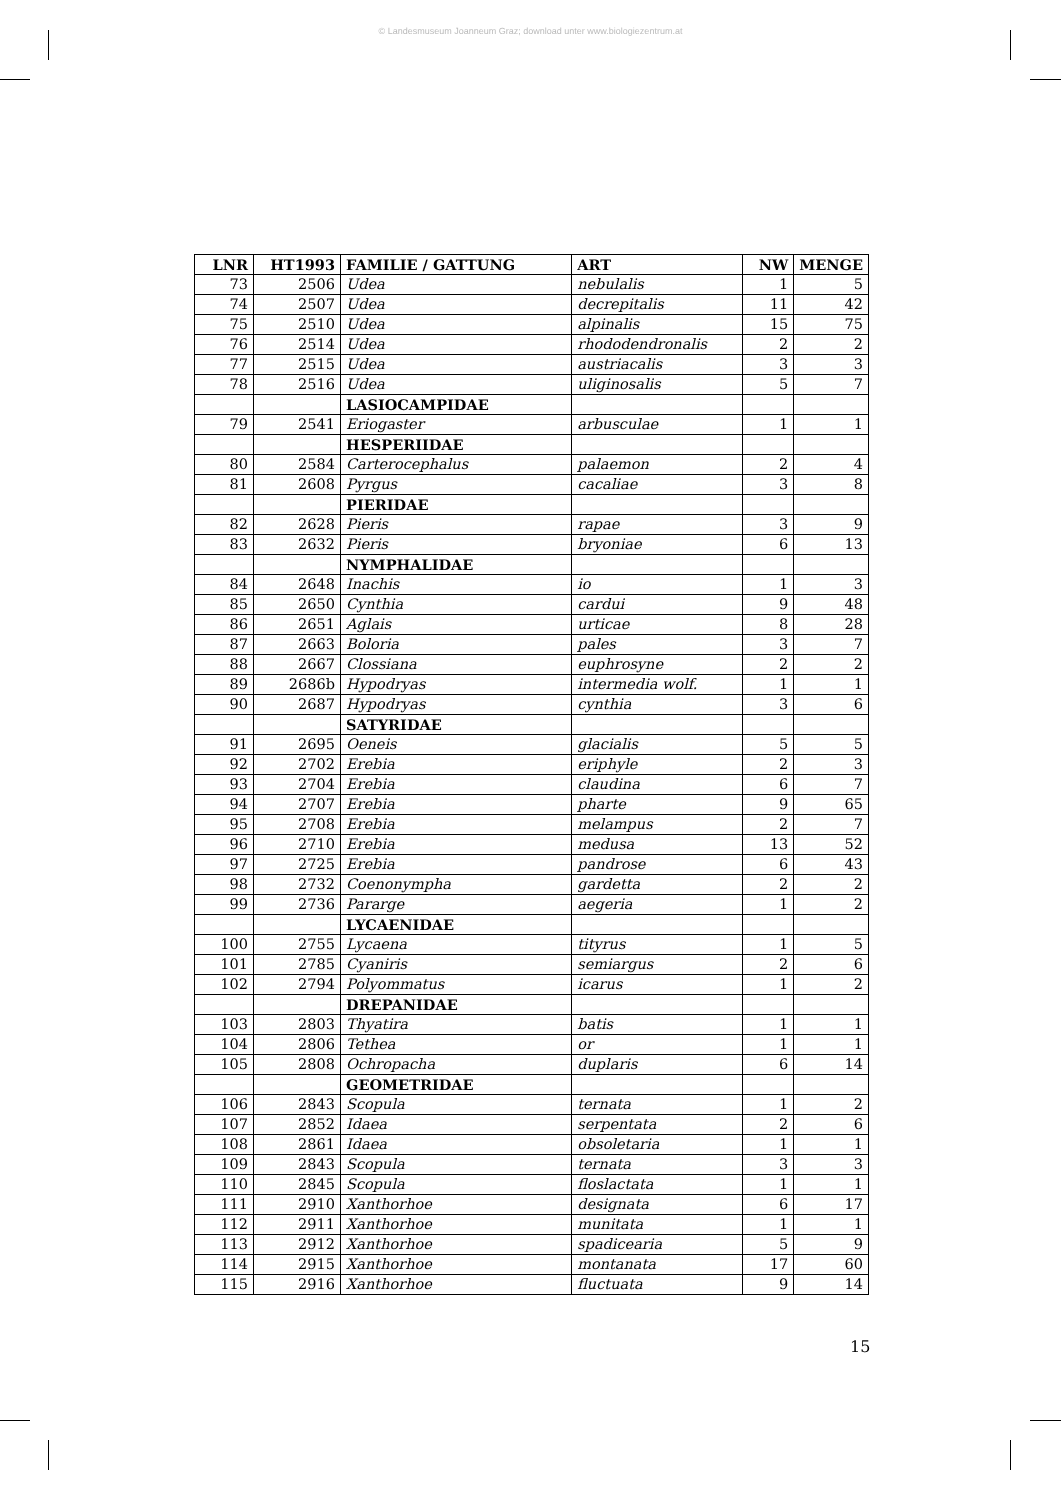© Landesmuseum Joanneum Graz; download unter www.biologiezentrum.at
| LNR | HT1993 | FAMILIE / GATTUNG | ART | NW | MENGE |
| --- | --- | --- | --- | --- | --- |
| 73 | 2506 | Udea | nebulalis | 1 | 5 |
| 74 | 2507 | Udea | decrepitalis | 11 | 42 |
| 75 | 2510 | Udea | alpinalis | 15 | 75 |
| 76 | 2514 | Udea | rhododendronalis | 2 | 2 |
| 77 | 2515 | Udea | austriacalis | 3 | 3 |
| 78 | 2516 | Udea | uliginosalis | 5 | 7 |
| | | LASIOCAMPIDAE | | | |
| 79 | 2541 | Eriogaster | arbusculae | 1 | 1 |
| | | HESPERIIDAE | | | |
| 80 | 2584 | Carterocephalus | palaemon | 2 | 4 |
| 81 | 2608 | Pyrgus | cacaliae | 3 | 8 |
| | | PIERIDAE | | | |
| 82 | 2628 | Pieris | rapae | 3 | 9 |
| 83 | 2632 | Pieris | bryoniae | 6 | 13 |
| | | NYMPHALIDAE | | | |
| 84 | 2648 | Inachis | io | 1 | 3 |
| 85 | 2650 | Cynthia | cardui | 9 | 48 |
| 86 | 2651 | Aglais | urticae | 8 | 28 |
| 87 | 2663 | Boloria | pales | 3 | 7 |
| 88 | 2667 | Clossiana | euphrosyne | 2 | 2 |
| 89 | 2686b | Hypodryas | intermedia wolf. | 1 | 1 |
| 90 | 2687 | Hypodryas | cynthia | 3 | 6 |
| | | SATYRIDAE | | | |
| 91 | 2695 | Oeneis | glacialis | 5 | 5 |
| 92 | 2702 | Erebia | eriphyle | 2 | 3 |
| 93 | 2704 | Erebia | claudina | 6 | 7 |
| 94 | 2707 | Erebia | pharte | 9 | 65 |
| 95 | 2708 | Erebia | melampus | 2 | 7 |
| 96 | 2710 | Erebia | medusa | 13 | 52 |
| 97 | 2725 | Erebia | pandrose | 6 | 43 |
| 98 | 2732 | Coenonympha | gardetta | 2 | 2 |
| 99 | 2736 | Pararge | aegeria | 1 | 2 |
| | | LYCAENIDAE | | | |
| 100 | 2755 | Lycaena | tityrus | 1 | 5 |
| 101 | 2785 | Cyaniris | semiargus | 2 | 6 |
| 102 | 2794 | Polyommatus | icarus | 1 | 2 |
| | | DREPANIDAE | | | |
| 103 | 2803 | Thyatira | batis | 1 | 1 |
| 104 | 2806 | Tethea | or | 1 | 1 |
| 105 | 2808 | Ochropacha | duplaris | 6 | 14 |
| | | GEOMETRIDAE | | | |
| 106 | 2843 | Scopula | ternata | 1 | 2 |
| 107 | 2852 | Idaea | serpentata | 2 | 6 |
| 108 | 2861 | Idaea | obsoletaria | 1 | 1 |
| 109 | 2843 | Scopula | ternata | 3 | 3 |
| 110 | 2845 | Scopula | floslactata | 1 | 1 |
| 111 | 2910 | Xanthorhoe | designata | 6 | 17 |
| 112 | 2911 | Xanthorhoe | munitata | 1 | 1 |
| 113 | 2912 | Xanthorhoe | spadicearia | 5 | 9 |
| 114 | 2915 | Xanthorhoe | montanata | 17 | 60 |
| 115 | 2916 | Xanthorhoe | fluctuata | 9 | 14 |
15